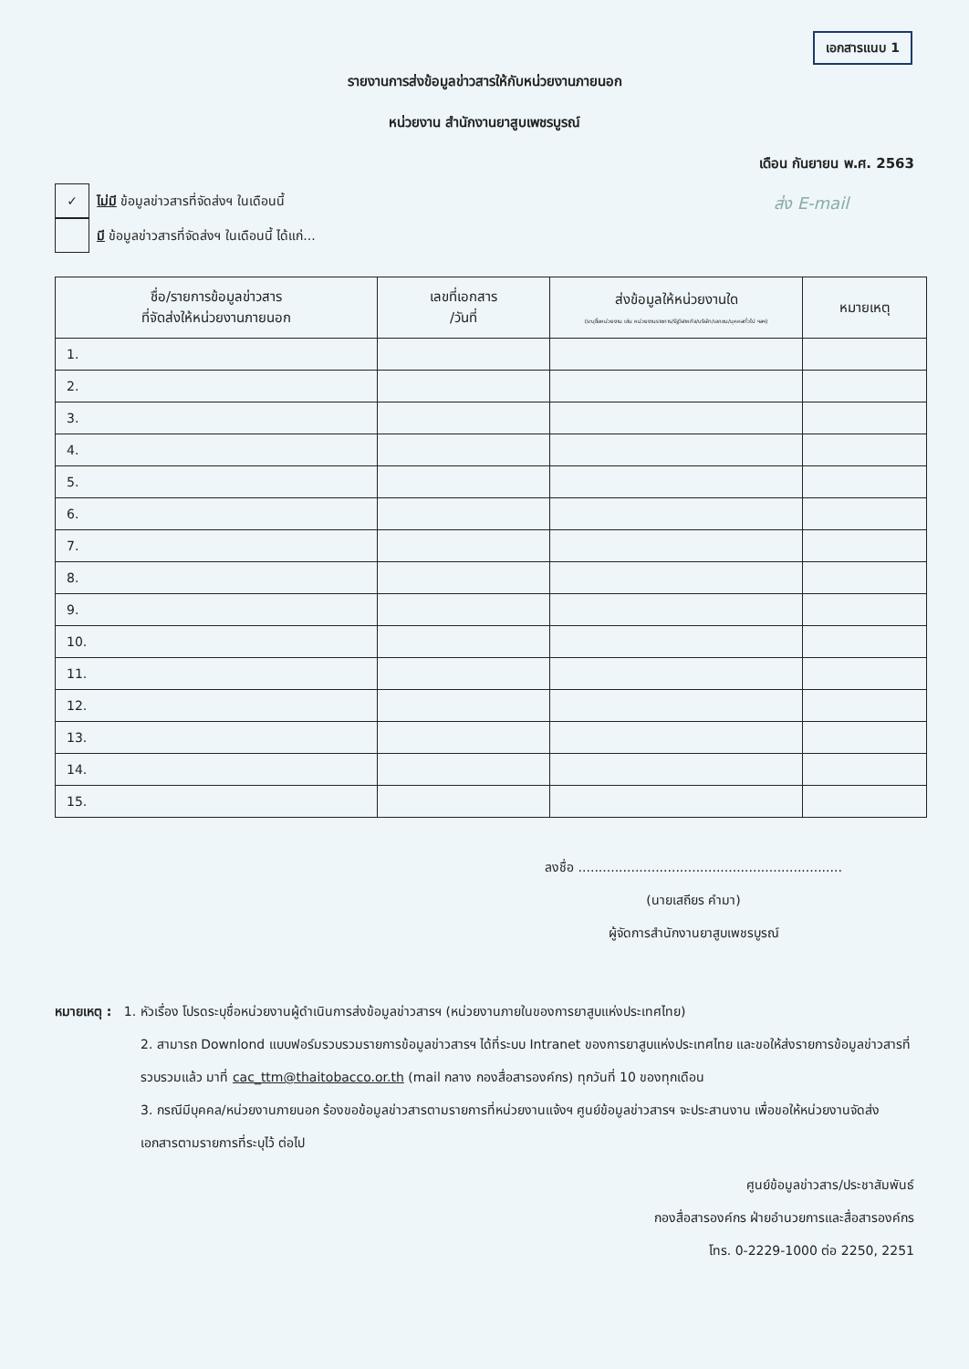เอกสารแนบ 1
รายงานการส่งข้อมูลข่าวสารให้กับหน่วยงานภายนอก
หน่วยงาน สำนักงานยาสูบเพชรบูรณ์
เดือน กันยายน พ.ศ. 2563
✓
ไม่มี ข้อมูลข่าวสารที่จัดส่งฯ ในเดือนนี้
มี ข้อมูลข่าวสารที่จัดส่งฯ ในเดือนนี้ ได้แก่...
ส่ง E-mail
| ชื่อ/รายการข้อมูลข่าวสาร ที่จัดส่งให้หน่วยงานภายนอก | เลขที่เอกสาร /วันที่ | ส่งข้อมูลให้หน่วยงานใด (ระบุชื่อหน่วยงาน เช่น หน่วยงานราชการ/รัฐวิสาหกิจ/บริษัท/เอกชน/บุคคลทั่วไป ฯลฯ) | หมายเหตุ |
| --- | --- | --- | --- |
| 1. | | | |
| 2. | | | |
| 3. | | | |
| 4. | | | |
| 5. | | | |
| 6. | | | |
| 7. | | | |
| 8. | | | |
| 9. | | | |
| 10. | | | |
| 11. | | | |
| 12. | | | |
| 13. | | | |
| 14. | | | |
| 15. | | | |
ลงชื่อ .................................................................
(นายเสถียร คำมา)
ผู้จัดการสำนักงานยาสูบเพชรบูรณ์
หมายเหตุ : 1. หัวเรื่อง โปรดระบุชื่อหน่วยงานผู้ดำเนินการส่งข้อมูลข่าวสารฯ (หน่วยงานภายในของการยาสูบแห่งประเทศไทย)
2. สามารถ Downlond แบบฟอร์มรวบรวมรายการข้อมูลข่าวสารฯ ได้ที่ระบบ Intranet ของการยาสูบแห่งประเทศไทย และขอให้ส่งรายการข้อมูลข่าวสารที่รวบรวมแล้ว มาที่ cac_ttm@thaitobacco.or.th (mail กลาง กองสื่อสารองค์กร) ทุกวันที่ 10 ของทุกเดือน
3. กรณีมีบุคคล/หน่วยงานภายนอก ร้องขอข้อมูลข่าวสารตามรายการที่หน่วยงานแจ้งฯ ศูนย์ข้อมูลข่าวสารฯ จะประสานงาน เพื่อขอให้หน่วยงานจัดส่งเอกสารตามรายการที่ระบุไว้ ต่อไป
ศูนย์ข้อมูลข่าวสาร/ประชาสัมพันธ์
กองสื่อสารองค์กร ฝ่ายอำนวยการและสื่อสารองค์กร
โทร. 0-2229-1000 ต่อ 2250, 2251